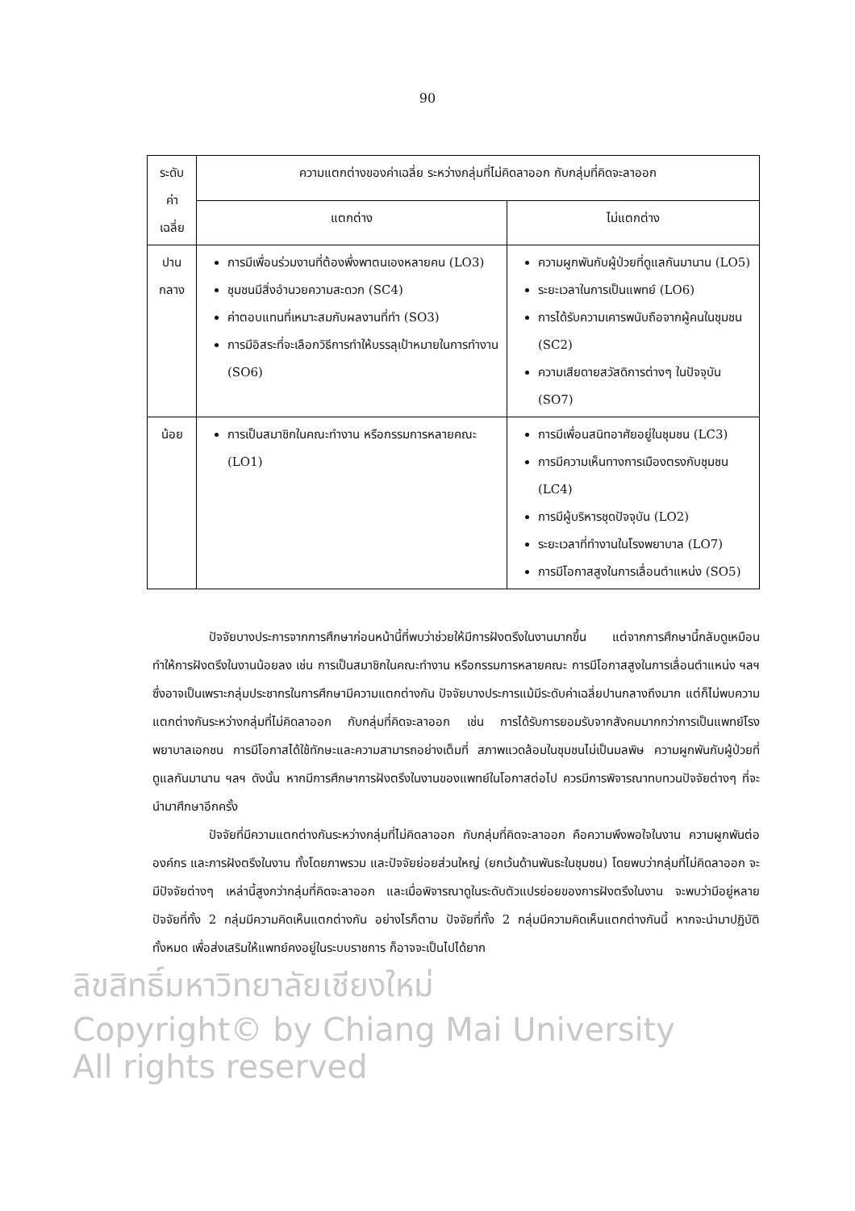90
| ระดับ ค่าเฉลี่ย | ความแตกต่างของค่าเฉลี่ย ระหว่างกลุ่มที่ไม่คิดลาออก กับกลุ่มที่คิดจะลาออก | |
| --- | --- | --- |
| | แตกต่าง | ไม่แตกต่าง |
| ปาน กลาง | การมีเพื่อนร่วมงานที่ต้องพึ่งพาตนเองหลายคน (LO3) ชุมชนมีสิ่งอำนวยความสะดวก (SC4) ค่าตอบแทนที่เหมาะสมกับผลงานที่ทำ (SO3) การมีอิสระที่จะเลือกวิธีการทำให้บรรลุเป้าหมายในการทำงาน (SO6) | ความผูกพันกับผู้ป่วยที่ดูแลกันมานาน (LO5) ระยะเวลาในการเป็นแพทย์ (LO6) การได้รับความเคารพนับถือจากผู้คนในชุมชน (SC2) ความเสียดายสวัสดิการต่างๆ ในปัจจุบัน (SO7) |
| น้อย | การเป็นสมาชิกในคณะทำงาน หรือกรรมการหลายคณะ (LO1) | การมีเพื่อนสนิทอาศัยอยู่ในชุมชน (LC3) การมีความเห็นทางการเมืองตรงกับชุมชน (LC4) การมีผู้บริหารชุดปัจจุบัน (LO2) ระยะเวลาที่ทำงานในโรงพยาบาล (LO7) การมีโอกาสสูงในการเลื่อนตำแหน่ง (SO5) |
ปัจจัยบางประการจากการศึกษาก่อนหน้านี้ที่พบว่าช่วยให้มีการฝังตรึงในงานมากขึ้น แต่จากการศึกษานี้กลับดูเหมือนทำให้การฝังตรึงในงานน้อยลง เช่น การเป็นสมาชิกในคณะทำงาน หรือกรรมการหลายคณะ การมีโอกาสสูงในการเลื่อนตำแหน่ง ฯลฯ ซึ่งอาจเป็นเพราะกลุ่มประชากรในการศึกษามีความแตกต่างกัน ปัจจัยบางประการแม้มีระดับค่าเฉลี่ยปานกลางถึงมาก แต่ก็ไม่พบความแตกต่างกันระหว่างกลุ่มที่ไม่คิดลาออก กับกลุ่มที่คิดจะลาออก เช่น การได้รับการยอมรับจากสังคมมากกว่าการเป็นแพทย์โรงพยาบาลเอกชน การมีโอกาสได้ใช้ทักษะและความสามารถอย่างเต็มที่ สภาพแวดล้อมในชุมชนไม่เป็นมลพิษ ความผูกพันกับผู้ป่วยที่ดูแลกันมานาน ฯลฯ ดังนั้น หากมีการศึกษาการฝังตรึงในงานของแพทย์ในโอกาสต่อไป ควรมีการพิจารณาทบทวนปัจจัยต่างๆ ที่จะนำมาศึกษาอีกครั้ง
ปัจจัยที่มีความแตกต่างกันระหว่างกลุ่มที่ไม่คิดลาออก กับกลุ่มที่คิดจะลาออก คือความพึงพอใจในงาน ความผูกพันต่อองค์กร และการฝังตรึงในงาน ทั้งโดยภาพรวม และปัจจัยย่อยส่วนใหญ่ (ยกเว้นด้านพันธะในชุมชน) โดยพบว่ากลุ่มที่ไม่คิดลาออก จะมีปัจจัยต่างๆ เหล่านี้สูงกว่ากลุ่มที่คิดจะลาออก และเมื่อพิจารณาดูในระดับตัวแปรย่อยของการฝังตรึงในงาน จะพบว่ามีอยู่หลายปัจจัยที่ทั้ง 2 กลุ่มมีความคิดเห็นแตกต่างกัน อย่างไรก็ตาม ปัจจัยที่ทั้ง 2 กลุ่มมีความคิดเห็นแตกต่างกันนี้ หากจะนำมาปฏิบัติทั้งหมด เพื่อส่งเสริมให้แพทย์คงอยู่ในระบบราชการ ก็อาจจะเป็นไปได้ยาก
ลิขสิทธิ์มหาวิทยาลัยเชียงใหม่
Copyright© by Chiang Mai University
All rights reserved